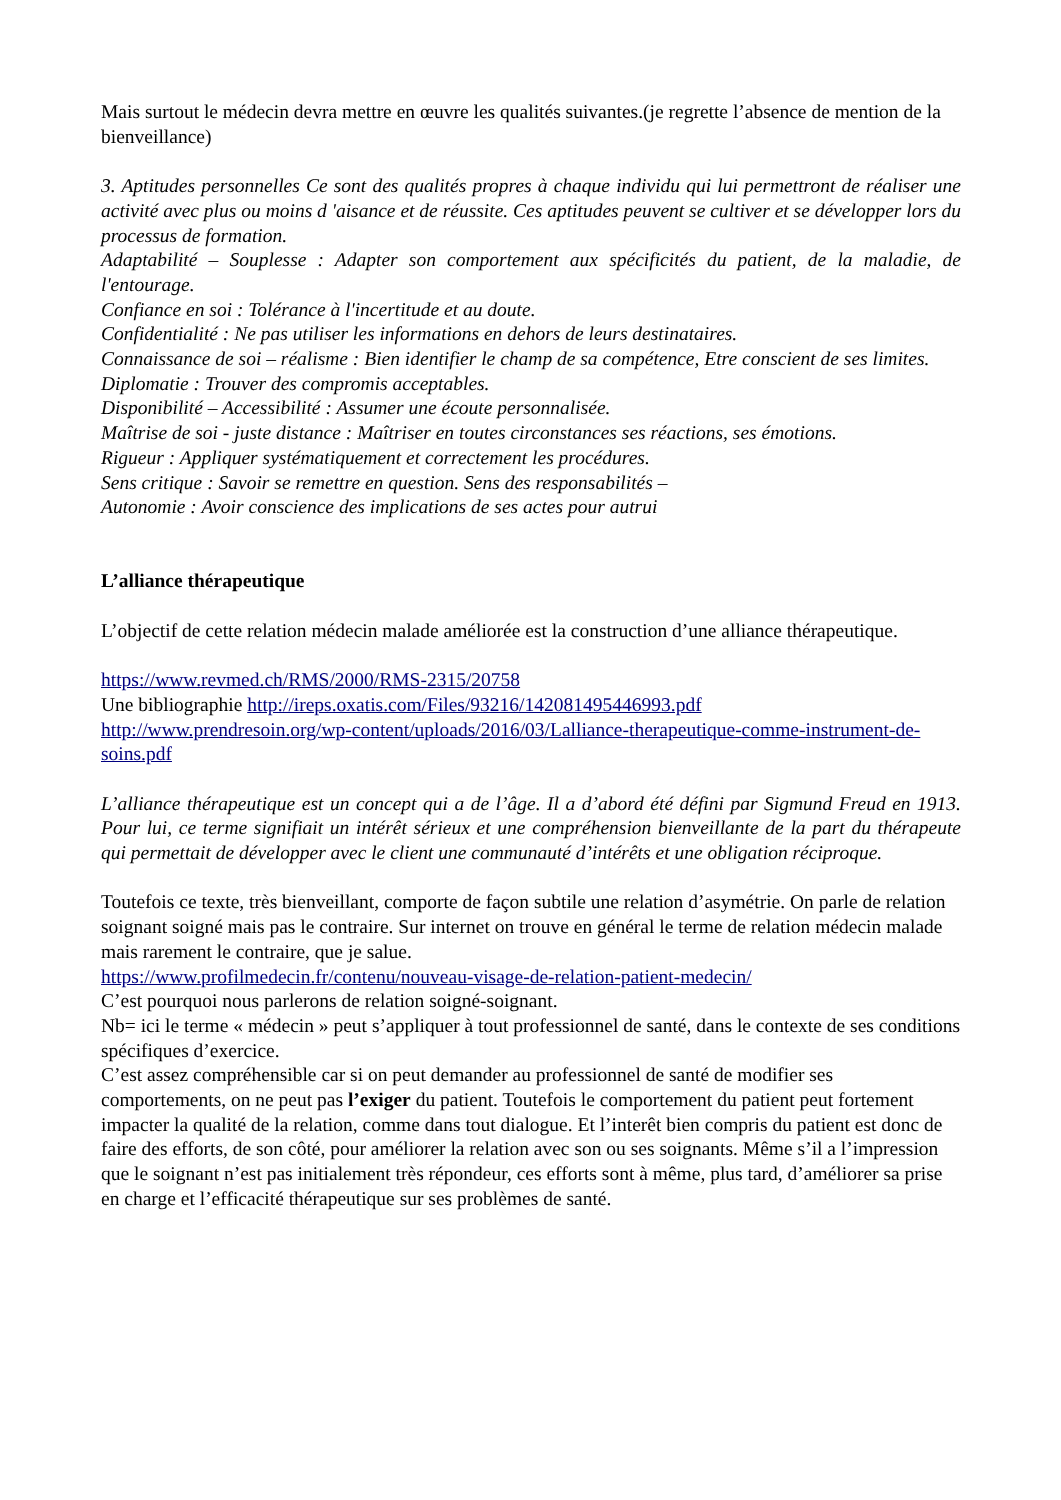Mais surtout le médecin devra mettre en œuvre les qualités suivantes.(je regrette l’absence de mention de la bienveillance)
3. Aptitudes personnelles Ce sont des qualités propres à chaque individu qui lui permettront de réaliser une activité avec plus ou moins d 'aisance et de réussite. Ces aptitudes peuvent se cultiver et se développer lors du processus de formation.
Adaptabilité – Souplesse : Adapter son comportement aux spécificités du patient, de la maladie, de l'entourage.
Confiance en soi : Tolérance à l'incertitude et au doute.
Confidentialité : Ne pas utiliser les informations en dehors de leurs destinataires.
Connaissance de soi – réalisme : Bien identifier le champ de sa compétence, Etre conscient de ses limites.
Diplomatie : Trouver des compromis acceptables.
Disponibilité – Accessibilité : Assumer une écoute personnalisée.
Maîtrise de soi - juste distance : Maîtriser en toutes circonstances ses réactions, ses émotions.
Rigueur : Appliquer systématiquement et correctement les procédures.
Sens critique : Savoir se remettre en question. Sens des responsabilités –
Autonomie : Avoir conscience des implications de ses actes pour autrui
L’alliance thérapeutique
L’objectif de cette relation médecin malade améliorée est la construction d’une alliance thérapeutique.
https://www.revmed.ch/RMS/2000/RMS-2315/20758
Une bibliographie http://ireps.oxatis.com/Files/93216/142081495446993.pdf
http://www.prendresoin.org/wp-content/uploads/2016/03/Lalliance-therapeutique-comme-instrument-de-soins.pdf
L’alliance thérapeutique est un concept qui a de l’âge. Il a d’abord été défini par Sigmund Freud en 1913. Pour lui, ce terme signifiait un intérêt sérieux et une compréhension bienveillante de la part du thérapeute qui permettait de développer avec le client une communauté d’intérêts et une obligation réciproque.
Toutefois ce texte, très bienveillant, comporte de façon subtile une relation d’asymétrie. On parle de relation soignant soigné mais pas le contraire. Sur internet on trouve en général le terme de relation médecin malade mais rarement le contraire, que je salue.
https://www.profilmedecin.fr/contenu/nouveau-visage-de-relation-patient-medecin/
C’est pourquoi nous parlerons de relation soigné-soignant.
Nb= ici le terme « médecin » peut s’appliquer à tout professionnel de santé, dans le contexte de ses conditions spécifiques d’exercice.
C’est assez compréhensible car si on peut demander au professionnel de santé de modifier ses comportements, on ne peut pas l’exiger du patient. Toutefois le comportement du patient peut fortement impacter la qualité de la relation, comme dans tout dialogue. Et l’interêt bien compris du patient est donc de faire des efforts, de son côté, pour améliorer la relation avec son ou ses soignants. Même s’il a l’impression que le soignant n’est pas initialement très répondeur, ces efforts sont à même, plus tard, d’améliorer sa prise en charge et l’efficacité thérapeutique sur ses problèmes de santé.